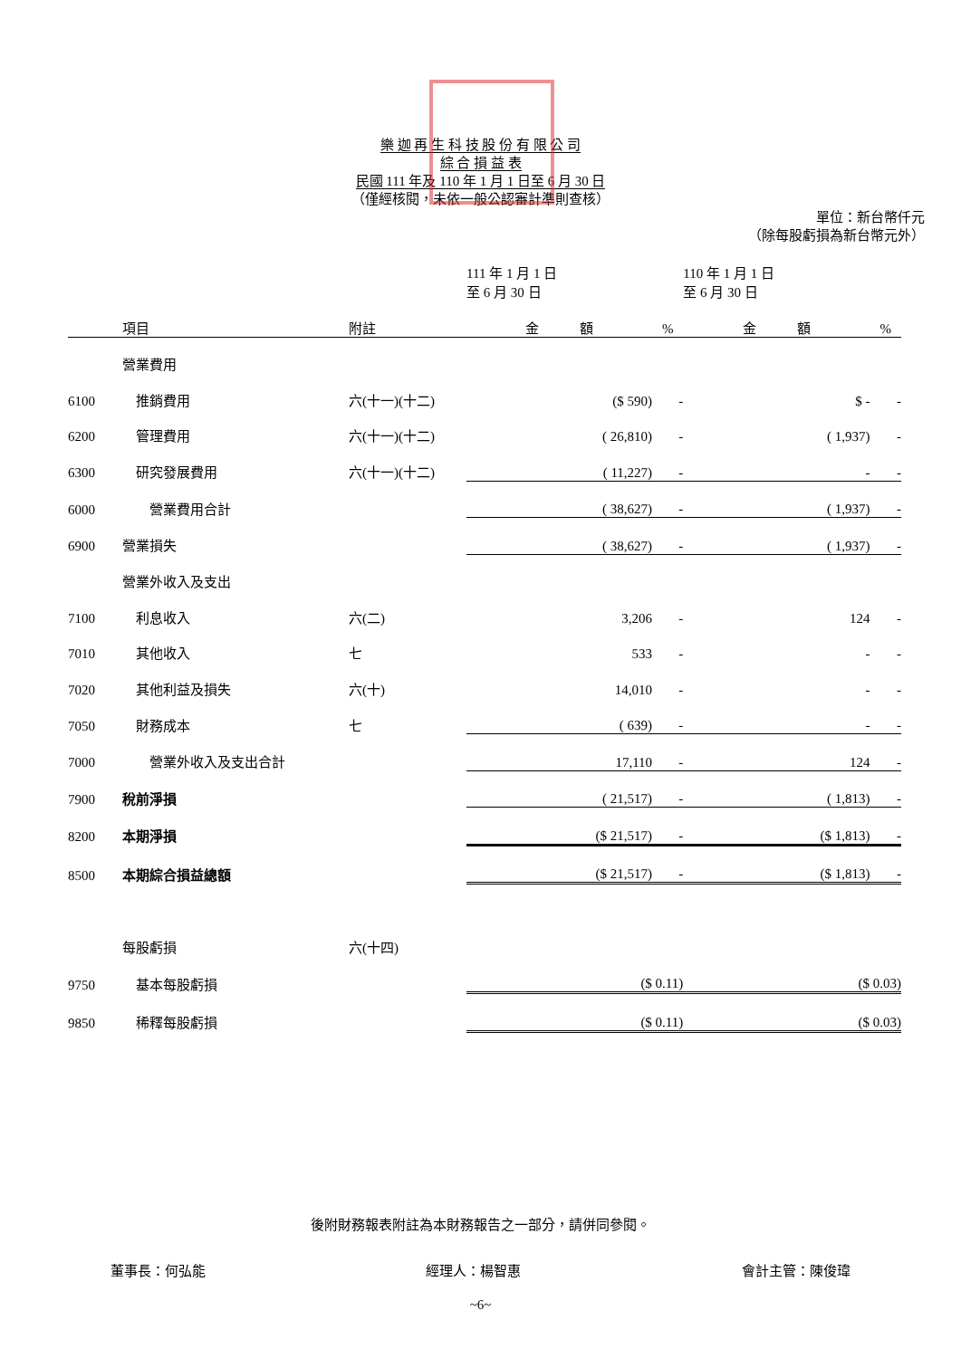樂 迦 再 生 科 技 股 份 有 限 公 司
綜 合 損 益 表
民國 111 年及 110 年 1 月 1 日至 6 月 30 日
（僅經核閱，未依一般公認審計準則查核）
單位：新台幣仟元
（除每股虧損為新台幣元外）
| | | | 111 年 1 月 1 日 至 6 月 30 日 | | 110 年 1 月 1 日 至 6 月 30 日 | |
| --- | --- | --- | --- | --- | --- | --- |
| | 項目 | 附註 | 金 額 | % | 金 額 | % |
| | 營業費用 | | | | | |
| 6100 | 推銷費用 | 六(十一)(十二) | ($ 590) | - | $ - | - |
| 6200 | 管理費用 | 六(十一)(十二) | ( 26,810) | - | ( 1,937) | - |
| 6300 | 研究發展費用 | 六(十一)(十二) | ( 11,227) | - | - | - |
| 6000 | 營業費用合計 | | ( 38,627) | - | ( 1,937) | - |
| 6900 | 營業損失 | | ( 38,627) | - | ( 1,937) | - |
| | 營業外收入及支出 | | | | | |
| 7100 | 利息收入 | 六(二) | 3,206 | - | 124 | - |
| 7010 | 其他收入 | 七 | 533 | - | - | - |
| 7020 | 其他利益及損失 | 六(十) | 14,010 | - | - | - |
| 7050 | 財務成本 | 七 | ( 639) | - | - | - |
| 7000 | 營業外收入及支出合計 | | 17,110 | - | 124 | - |
| 7900 | 稅前淨損 | | ( 21,517) | - | ( 1,813) | - |
| 8200 | 本期淨損 | | ($ 21,517) | - | ($ 1,813) | - |
| 8500 | 本期綜合損益總額 | | ($ 21,517) | - | ($ 1,813) | - |
| | 每股虧損 | 六(十四) | | | | |
| 9750 | 基本每股虧損 | | ($ 0.11) | | ($ 0.03) | |
| 9850 | 稀釋每股虧損 | | ($ 0.11) | | ($ 0.03) | |
後附財務報表附註為本財務報告之一部分，請併同參閱。
董事長：何弘能 經理人：楊智惠 會計主管：陳俊瑋
~6~